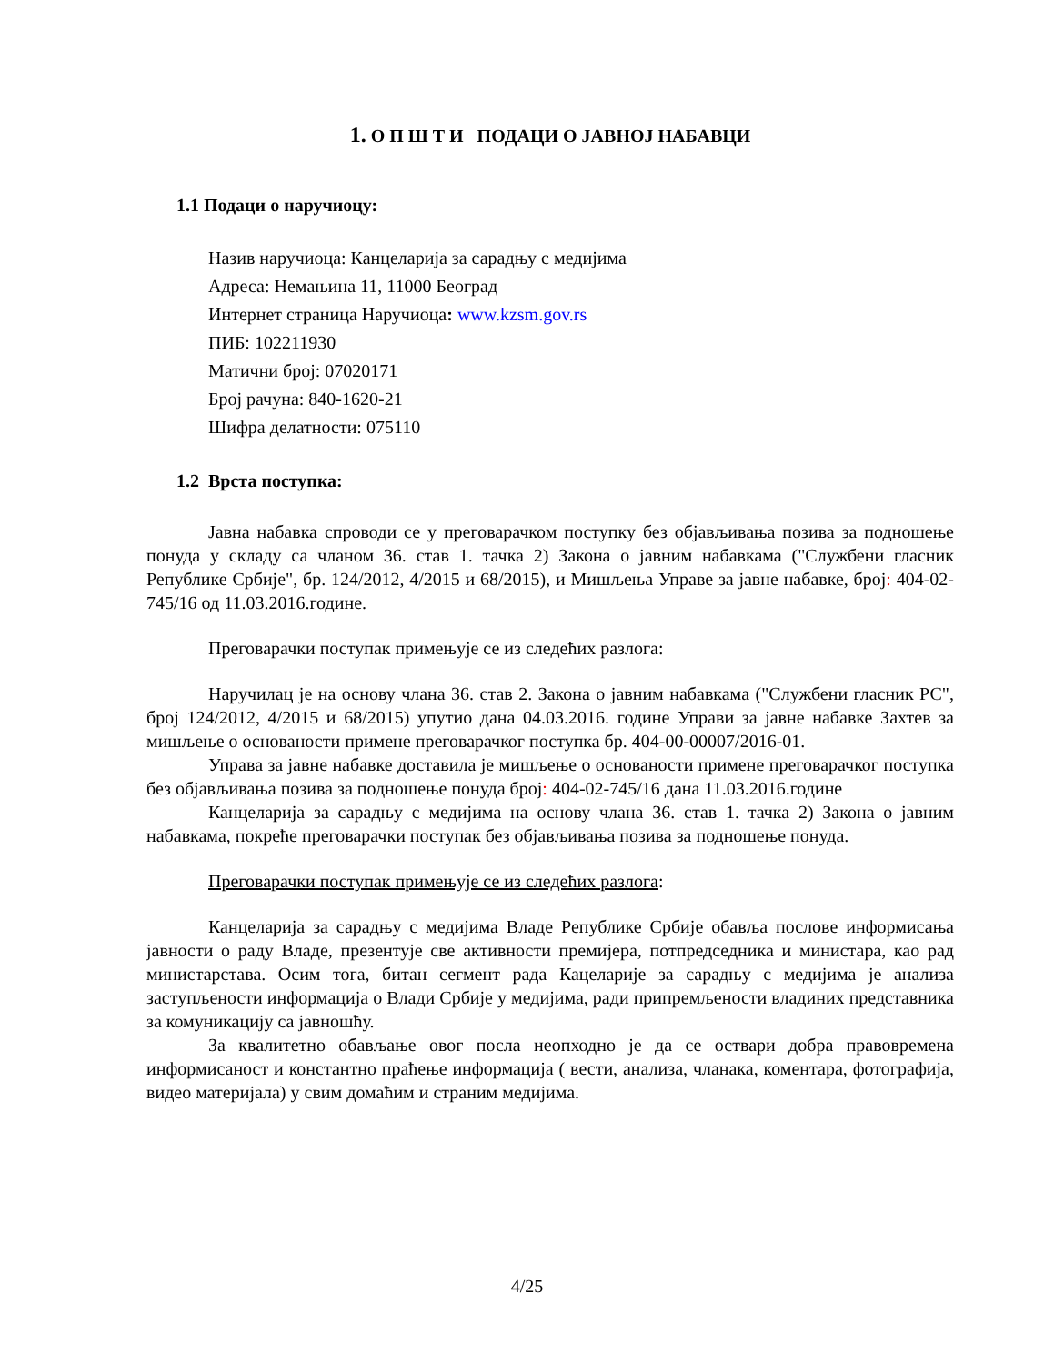1. О П Ш Т И ПОДАЦИ О ЈАВНОЈ НАБАВЦИ
1.1 Подаци о наручиоцу:
Назив наручиоца: Канцеларија за сарадњу с медијима
Адреса: Немањина 11, 11000 Београд
Интернет страница Наручиоца: www.kzsm.gov.rs
ПИБ: 102211930
Матични број: 07020171
Број рачуна: 840-1620-21
Шифра делатности: 075110
1.2 Врста поступка:
Јавна набавка спроводи се у преговарачком поступку без објављивања позива за подношење понуда у складу са чланом 36. став 1. тачка 2) Закона о јавним набавкама ("Службени гласник Републике Србије", бр. 124/2012, 4/2015 и 68/2015), и Мишљења Управе за јавне набавке, број: 404-02-745/16 од 11.03.2016.године.
Преговарачки поступак примењује се из следећих разлога:
Наручилац је на основу члана 36. став 2. Закона о јавним набавкама ("Службени гласник РС", број 124/2012, 4/2015 и 68/2015) упутио дана 04.03.2016. године Управи за јавне набавке Захтев за мишљење о основаности примене преговарачког поступка бр. 404-00-00007/2016-01.
Управа за јавне набавке доставила је мишљење о основаности примене преговарачког поступка без објављивања позива за подношење понуда број: 404-02-745/16 дана 11.03.2016.године
Канцеларија за сарадњу с медијима на основу члана 36. став 1. тачка 2) Закона о јавним набавкама, покреће преговарачки поступак без објављивања позива за подношење понуда.
Преговарачки поступак примењује се из следећих разлога:
Канцеларија за сарадњу с медијима Владе Републике Србије обавља послове информисања јавности о раду Владе, презентује све активности премијера, потпредседника и министара, као рад министарстава. Осим тога, битан сегмент рада Кацеларије за сарадњу с медијима је анализа заступљености информација о Влади Србије у медијима, ради припремљености владиних представника за комуникацију са јавношћу.
За квалитетно обављање овог посла неопходно је да се оствари добра правовремена информисаност и константно праћење информација ( вести, анализа, чланака, коментара, фотографија, видео материјала) у свим домаћим и страним медијима.
4/25